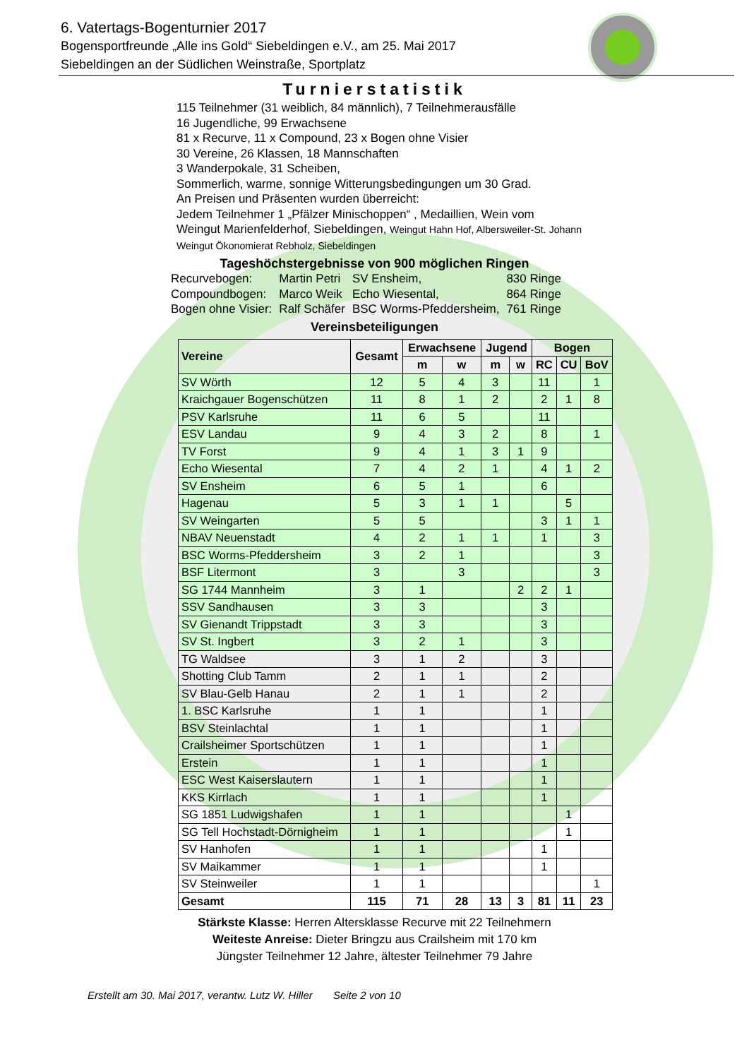6. Vatertags-Bogenturnier 2017
Bogensportfreunde „Alle ins Gold“ Siebeldingen e.V., am 25. Mai 2017
Siebeldingen an der Südlichen Weinstraße, Sportplatz
Turnierstatistik
115 Teilnehmer (31 weiblich, 84 männlich), 7 Teilnehmerausfälle
16 Jugendliche, 99 Erwachsene
81 x Recurve, 11 x Compound, 23 x Bogen ohne Visier
30 Vereine, 26 Klassen, 18 Mannschaften
3 Wanderpokale, 31 Scheiben,
Sommerlich, warme, sonnige Witterungsbedingungen um 30 Grad.
An Preisen und Präsenten wurden überreicht:
Jedem Teilnehmer 1 „Pfälzer Minischoppen“ , Medaillien, Wein vom
Weingut Marienfelderhof, Siebeldingen, Weingut Hahn Hof, Albersweiler-St. Johann
Weingut Ökonomierat Rebholz, Siebeldingen
Tageshöchstergebnisse von 900 möglichen Ringen
| Recurvebogen: | Martin Petri | SV Ensheim, | 830 Ringe |
| Compoundbogen: | Marco Weik | Echo Wiesental, | 864 Ringe |
| Bogen ohne Visier: | Ralf Schäfer | BSC Worms-Pfeddersheim, | 761 Ringe |
Vereinsbeteiligungen
| Vereine | Gesamt | Erwachsene | | Jugend | | Bogen | | |
| --- | --- | --- | --- | --- | --- | --- | --- | --- |
| | | m | w | m | w | RC | CU | BoV |
| SV Wörth | 12 | 5 | 4 | 3 | | 11 | | 1 |
| Kraichgauer Bogenschützen | 11 | 8 | 1 | 2 | | 2 | 1 | 8 |
| PSV Karlsruhe | 11 | 6 | 5 | | | 11 | | |
| ESV Landau | 9 | 4 | 3 | 2 | | 8 | | 1 |
| TV Forst | 9 | 4 | 1 | 3 | 1 | 9 | | |
| Echo Wiesental | 7 | 4 | 2 | 1 | | 4 | 1 | 2 |
| SV Ensheim | 6 | 5 | 1 | | | 6 | | |
| Hagenau | 5 | 3 | 1 | 1 | | | 5 | |
| SV Weingarten | 5 | 5 | | | | 3 | 1 | 1 |
| NBAV Neuenstadt | 4 | 2 | 1 | 1 | | 1 | | 3 |
| BSC Worms-Pfeddersheim | 3 | 2 | 1 | | | | | 3 |
| BSF Litermont | 3 | | 3 | | | | | 3 |
| SG 1744 Mannheim | 3 | 1 | | | 2 | 2 | 1 | |
| SSV Sandhausen | 3 | 3 | | | | 3 | | |
| SV Gienandt Trippstadt | 3 | 3 | | | | 3 | | |
| SV St. Ingbert | 3 | 2 | 1 | | | 3 | | |
| TG Waldsee | 3 | 1 | 2 | | | 3 | | |
| Shotting Club Tamm | 2 | 1 | 1 | | | 2 | | |
| SV Blau-Gelb Hanau | 2 | 1 | 1 | | | 2 | | |
| 1. BSC Karlsruhe | 1 | 1 | | | | 1 | | |
| BSV Steinlachtal | 1 | 1 | | | | 1 | | |
| Crailsheimer Sportschützen | 1 | 1 | | | | 1 | | |
| Erstein | 1 | 1 | | | | 1 | | |
| ESC West Kaiserslautern | 1 | 1 | | | | 1 | | |
| KKS Kirrlach | 1 | 1 | | | | 1 | | |
| SG 1851 Ludwigshafen | 1 | 1 | | | | | 1 | |
| SG Tell Hochstadt-Dörnigheim | 1 | 1 | | | | | 1 | |
| SV Hanhofen | 1 | 1 | | | | 1 | | |
| SV Maikammer | 1 | 1 | | | | 1 | | |
| SV Steinweiler | 1 | 1 | | | | | | 1 |
| Gesamt | 115 | 71 | 28 | 13 | 3 | 81 | 11 | 23 |
Stärkste Klasse: Herren Altersklasse Recurve mit 22 Teilnehmern
Weiteste Anreise: Dieter Bringzu aus Crailsheim mit 170 km
Jüngster Teilnehmer 12 Jahre, ältester Teilnehmer 79 Jahre
Erstellt am 30. Mai 2017, verantw. Lutz W. Hiller Seite 2 von 10